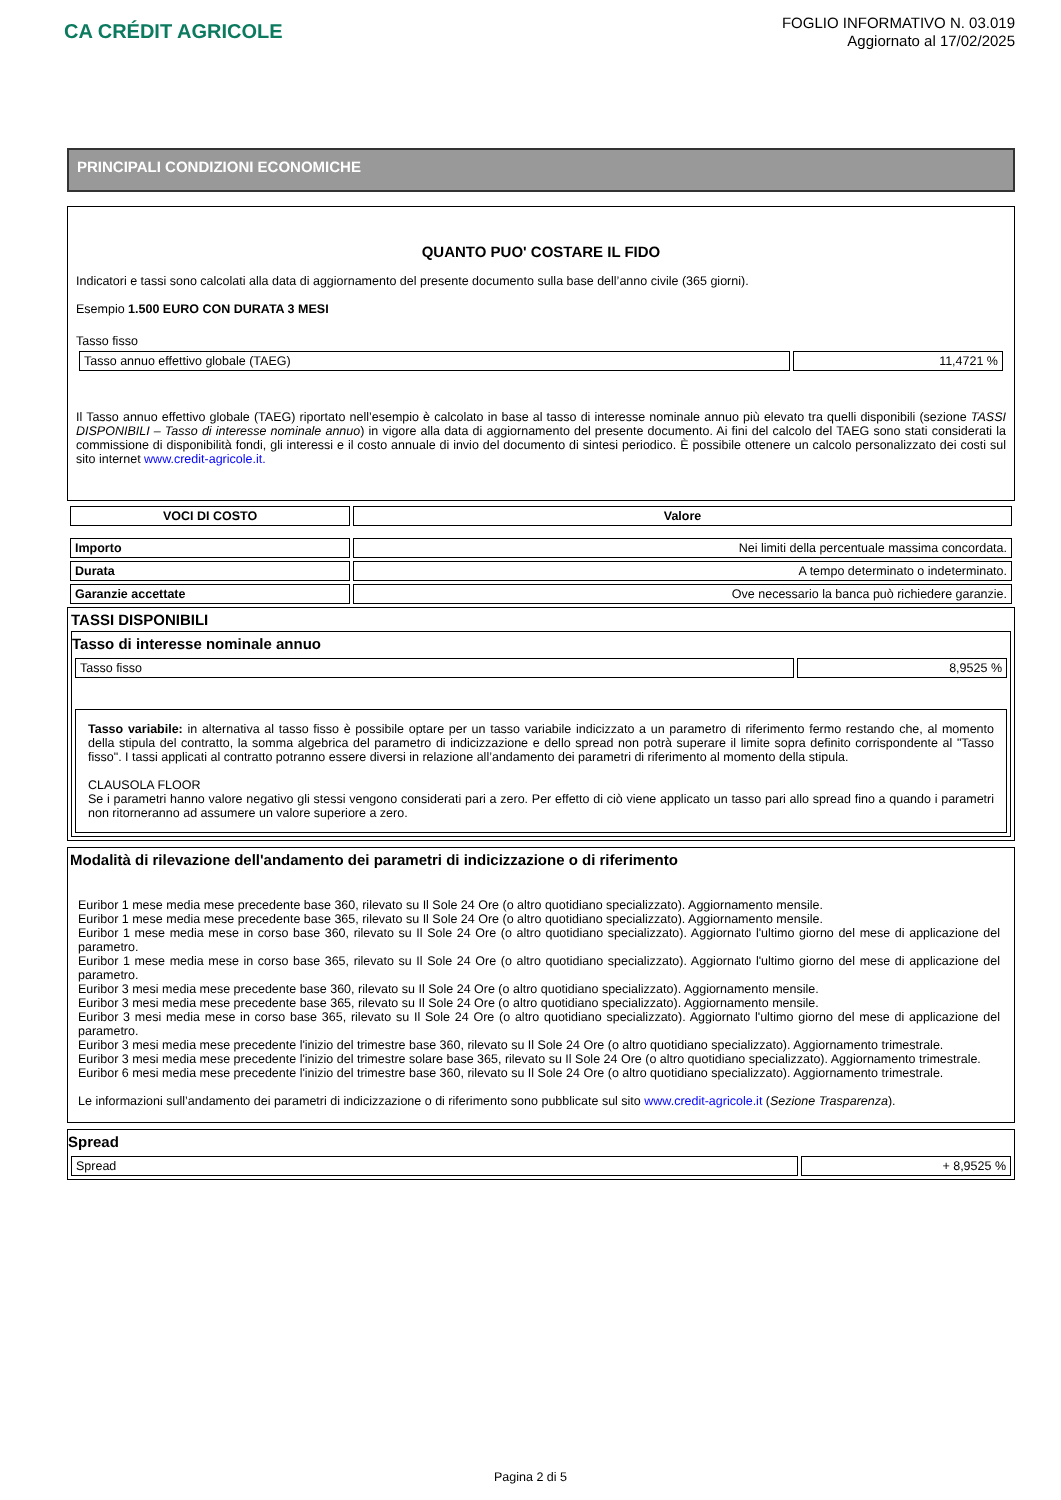CA CRÉDIT AGRICOLE
FOGLIO INFORMATIVO N. 03.019
Aggiornato al 17/02/2025
PRINCIPALI CONDIZIONI ECONOMICHE
QUANTO PUO' COSTARE IL FIDO
Indicatori e tassi sono calcolati alla data di aggiornamento del presente documento sulla base dell’anno civile (365 giorni).
Esempio 1.500 EURO CON DURATA 3 MESI
Tasso fisso
| Tasso annuo effettivo globale (TAEG) | 11,4721 % |
Il Tasso annuo effettivo globale (TAEG) riportato nell’esempio è calcolato in base al tasso di interesse nominale annuo più elevato tra quelli disponibili (sezione TASSI DISPONIBILI – Tasso di interesse nominale annuo) in vigore alla data di aggiornamento del presente documento. Ai fini del calcolo del TAEG sono stati considerati la commissione di disponibilità fondi, gli interessi e il costo annuale di invio del documento di sintesi periodico. È possibile ottenere un calcolo personalizzato dei costi sul sito internet www.credit-agricole.it.
| VOCI DI COSTO | Valore |
| --- | --- |
| Importo | Nei limiti della percentuale massima concordata. |
| Durata | A tempo determinato o indeterminato. |
| Garanzie accettate | Ove necessario la banca può richiedere garanzie. |
TASSI DISPONIBILI
Tasso di interesse nominale annuo
| Tasso fisso | 8,9525 % |
Tasso variabile: in alternativa al tasso fisso è possibile optare per un tasso variabile indicizzato a un parametro di riferimento fermo restando che, al momento della stipula del contratto, la somma algebrica del parametro di indicizzazione e dello spread non potrà superare il limite sopra definito corrispondente al "Tasso fisso". I tassi applicati al contratto potranno essere diversi in relazione all’andamento dei parametri di riferimento al momento della stipula.
CLAUSOLA FLOOR
Se i parametri hanno valore negativo gli stessi vengono considerati pari a zero. Per effetto di ciò viene applicato un tasso pari allo spread fino a quando i parametri non ritorneranno ad assumere un valore superiore a zero.
Modalità di rilevazione dell'andamento dei parametri di indicizzazione o di riferimento
Euribor 1 mese media mese precedente base 360, rilevato su Il Sole 24 Ore (o altro quotidiano specializzato). Aggiornamento mensile.
Euribor 1 mese media mese precedente base 365, rilevato su Il Sole 24 Ore (o altro quotidiano specializzato). Aggiornamento mensile.
Euribor 1 mese media mese in corso base 360, rilevato su Il Sole 24 Ore (o altro quotidiano specializzato). Aggiornato l'ultimo giorno del mese di applicazione del parametro.
Euribor 1 mese media mese in corso base 365, rilevato su Il Sole 24 Ore (o altro quotidiano specializzato). Aggiornato l'ultimo giorno del mese di applicazione del parametro.
Euribor 3 mesi media mese precedente base 360, rilevato su Il Sole 24 Ore (o altro quotidiano specializzato). Aggiornamento mensile.
Euribor 3 mesi media mese precedente base 365, rilevato su Il Sole 24 Ore (o altro quotidiano specializzato). Aggiornamento mensile.
Euribor 3 mesi media mese in corso base 365, rilevato su Il Sole 24 Ore (o altro quotidiano specializzato). Aggiornato l'ultimo giorno del mese di applicazione del parametro.
Euribor 3 mesi media mese precedente l'inizio del trimestre base 360, rilevato su Il Sole 24 Ore (o altro quotidiano specializzato). Aggiornamento trimestrale.
Euribor 3 mesi media mese precedente l'inizio del trimestre solare base 365, rilevato su Il Sole 24 Ore (o altro quotidiano specializzato). Aggiornamento trimestrale.
Euribor 6 mesi media mese precedente l'inizio del trimestre base 360, rilevato su Il Sole 24 Ore (o altro quotidiano specializzato). Aggiornamento trimestrale.
Le informazioni sull’andamento dei parametri di indicizzazione o di riferimento sono pubblicate sul sito www.credit-agricole.it (Sezione Trasparenza).
Spread
| Spread | + 8,9525 % |
Pagina 2 di 5